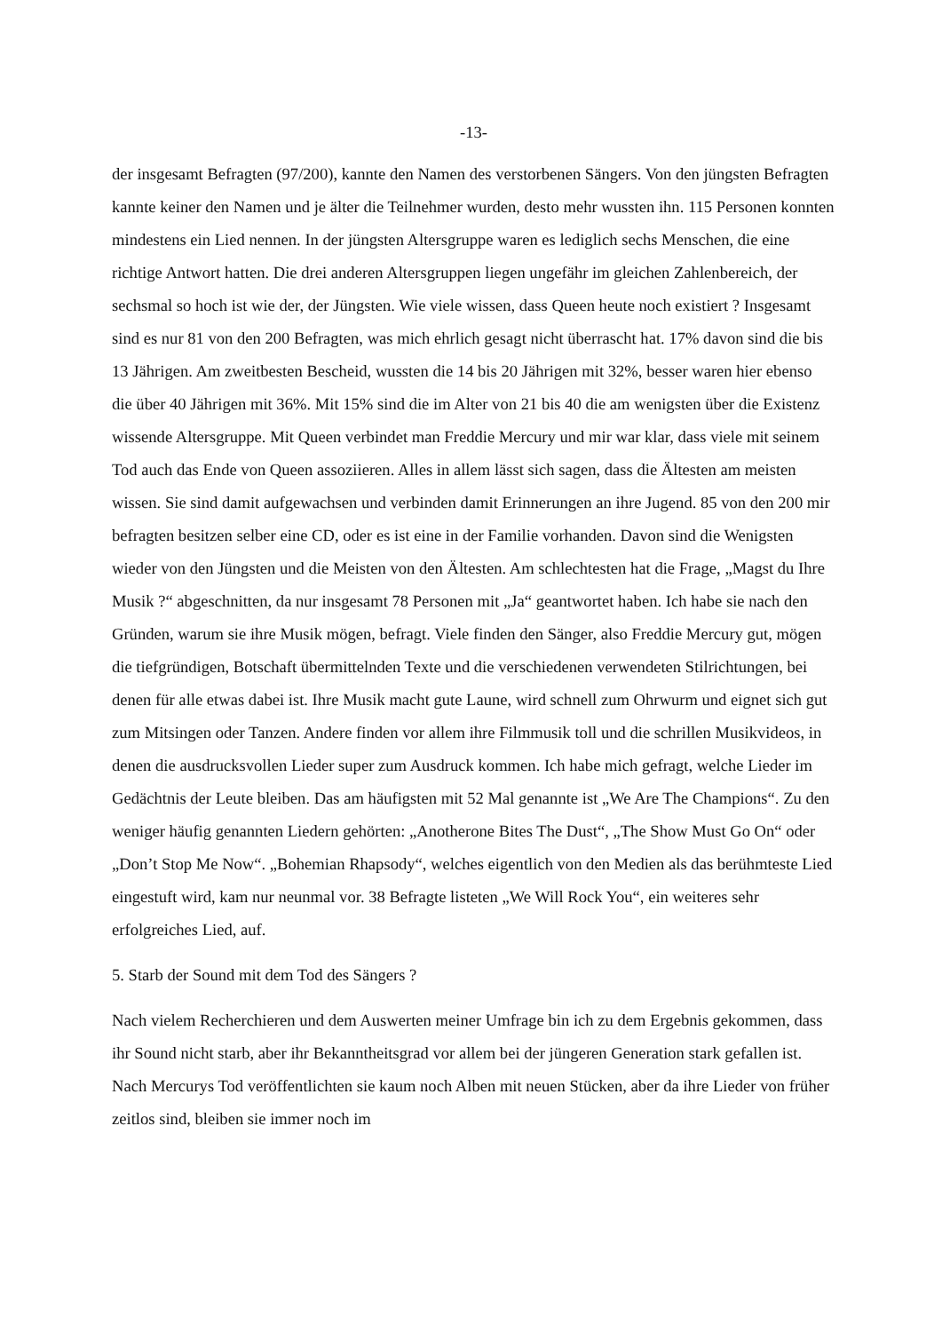-13-
der insgesamt Befragten (97/200), kannte den Namen des verstorbenen Sängers. Von den jüngsten Befragten kannte keiner den Namen und je älter die Teilnehmer wurden, desto mehr wussten ihn. 115 Personen konnten mindestens ein Lied nennen. In der jüngsten Altersgruppe waren es lediglich sechs Menschen, die eine richtige Antwort hatten. Die drei anderen Altersgruppen liegen ungefähr im gleichen Zahlenbereich, der sechsmal so hoch ist wie der, der Jüngsten. Wie viele wissen, dass Queen heute noch existiert ? Insgesamt sind es nur 81 von den 200 Befragten, was mich ehrlich gesagt nicht überrascht hat. 17% davon sind die bis 13 Jährigen. Am zweitbesten Bescheid, wussten die 14 bis 20 Jährigen mit 32%, besser waren hier ebenso die über 40 Jährigen mit 36%. Mit 15% sind die im Alter von 21 bis 40 die am wenigsten über die Existenz wissende Altersgruppe. Mit Queen verbindet man Freddie Mercury und mir war klar, dass viele mit seinem Tod auch das Ende von Queen assoziieren. Alles in allem lässt sich sagen, dass die Ältesten am meisten wissen. Sie sind damit aufgewachsen und verbinden damit Erinnerungen an ihre Jugend. 85 von den 200 mir befragten besitzen selber eine CD, oder es ist eine in der Familie vorhanden. Davon sind die Wenigsten wieder von den Jüngsten und die Meisten von den Ältesten. Am schlechtesten hat die Frage, „Magst du Ihre Musik ?“ abgeschnitten, da nur insgesamt 78 Personen mit „Ja“ geantwortet haben. Ich habe sie nach den Gründen, warum sie ihre Musik mögen, befragt. Viele finden den Sänger, also Freddie Mercury gut, mögen die tiefgründigen, Botschaft übermittelnden Texte und die verschiedenen verwendeten Stilrichtungen, bei denen für alle etwas dabei ist. Ihre Musik macht gute Laune, wird schnell zum Ohrwurm und eignet sich gut zum Mitsingen oder Tanzen. Andere finden vor allem ihre Filmmusik toll und die schrillen Musikvideos, in denen die ausdrucksvollen Lieder super zum Ausdruck kommen. Ich habe mich gefragt, welche Lieder im Gedächtnis der Leute bleiben. Das am häufigsten mit 52 Mal genannte ist „We Are The Champions“. Zu den weniger häufig genannten Liedern gehörten: „Anotherone Bites The Dust“, „The Show Must Go On“ oder „Don’t Stop Me Now“. „Bohemian Rhapsody“, welches eigentlich von den Medien als das berühmteste Lied eingestuft wird, kam nur neunmal vor. 38 Befragte listeten „We Will Rock You“, ein weiteres sehr erfolgreiches Lied, auf.
5. Starb der Sound mit dem Tod des Sängers ?
Nach vielem Recherchieren und dem Auswerten meiner Umfrage bin ich zu dem Ergebnis gekommen, dass ihr Sound nicht starb, aber ihr Bekanntheitsgrad vor allem bei der jüngeren Generation stark gefallen ist. Nach Mercurys Tod veröffentlichten sie kaum noch Alben mit neuen Stücken, aber da ihre Lieder von früher zeitlos sind, bleiben sie immer noch im